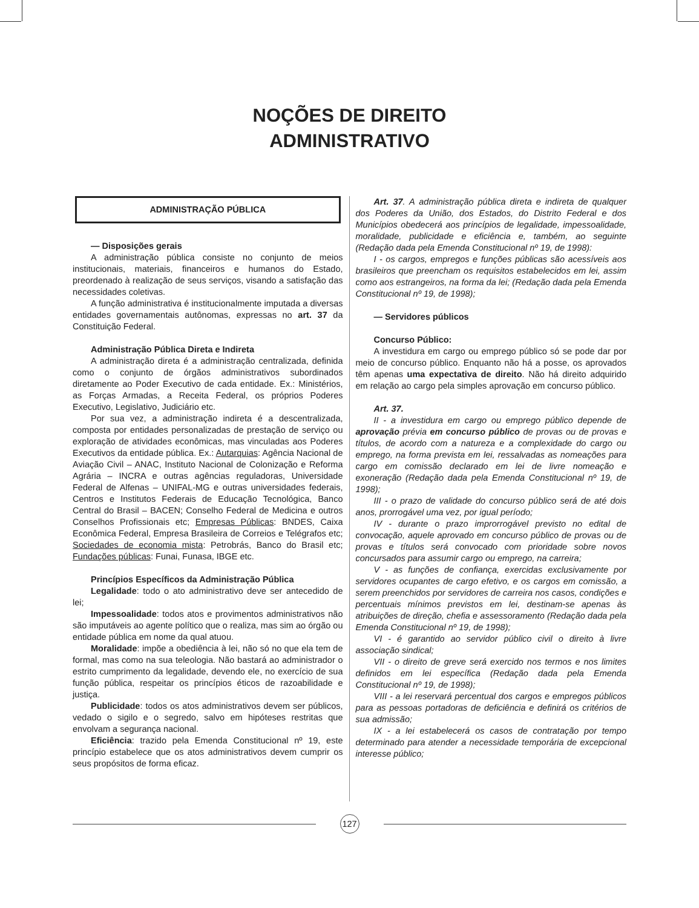NOÇÕES DE DIREITO
ADMINISTRATIVO
ADMINISTRAÇÃO PÚBLICA
— Disposições gerais
A administração pública consiste no conjunto de meios institucionais, materiais, financeiros e humanos do Estado, preordenado à realização de seus serviços, visando a satisfação das necessidades coletivas.
A função administrativa é institucionalmente imputada a diversas entidades governamentais autônomas, expressas no art. 37 da Constituição Federal.
Administração Pública Direta e Indireta
A administração direta é a administração centralizada, definida como o conjunto de órgãos administrativos subordinados diretamente ao Poder Executivo de cada entidade. Ex.: Ministérios, as Forças Armadas, a Receita Federal, os próprios Poderes Executivo, Legislativo, Judiciário etc.
Por sua vez, a administração indireta é a descentralizada, composta por entidades personalizadas de prestação de serviço ou exploração de atividades econômicas, mas vinculadas aos Poderes Executivos da entidade pública. Ex.: Autarquias: Agência Nacional de Aviação Civil – ANAC, Instituto Nacional de Colonização e Reforma Agrária – INCRA e outras agências reguladoras, Universidade Federal de Alfenas – UNIFAL-MG e outras universidades federais, Centros e Institutos Federais de Educação Tecnológica, Banco Central do Brasil – BACEN; Conselho Federal de Medicina e outros Conselhos Profissionais etc; Empresas Públicas: BNDES, Caixa Econômica Federal, Empresa Brasileira de Correios e Telégrafos etc; Sociedades de economia mista: Petrobrás, Banco do Brasil etc; Fundações públicas: Funai, Funasa, IBGE etc.
Princípios Específicos da Administração Pública
Legalidade: todo o ato administrativo deve ser antecedido de lei;
Impessoalidade: todos atos e provimentos administrativos não são imputáveis ao agente político que o realiza, mas sim ao órgão ou entidade pública em nome da qual atuou.
Moralidade: impõe a obediência à lei, não só no que ela tem de formal, mas como na sua teleologia. Não bastará ao administrador o estrito cumprimento da legalidade, devendo ele, no exercício de sua função pública, respeitar os princípios éticos de razoabilidade e justiça.
Publicidade: todos os atos administrativos devem ser públicos, vedado o sigilo e o segredo, salvo em hipóteses restritas que envolvam a segurança nacional.
Eficiência: trazido pela Emenda Constitucional nº 19, este princípio estabelece que os atos administrativos devem cumprir os seus propósitos de forma eficaz.
Art. 37. A administração pública direta e indireta de qualquer dos Poderes da União, dos Estados, do Distrito Federal e dos Municípios obedecerá aos princípios de legalidade, impessoalidade, moralidade, publicidade e eficiência e, também, ao seguinte (Redação dada pela Emenda Constitucional nº 19, de 1998):
I - os cargos, empregos e funções públicas são acessíveis aos brasileiros que preencham os requisitos estabelecidos em lei, assim como aos estrangeiros, na forma da lei; (Redação dada pela Emenda Constitucional nº 19, de 1998);
— Servidores públicos
Concurso Público:
A investidura em cargo ou emprego público só se pode dar por meio de concurso público. Enquanto não há a posse, os aprovados têm apenas uma expectativa de direito. Não há direito adquirido em relação ao cargo pela simples aprovação em concurso público.
Art. 37.
II - a investidura em cargo ou emprego público depende de aprovação prévia em concurso público de provas ou de provas e títulos, de acordo com a natureza e a complexidade do cargo ou emprego, na forma prevista em lei, ressalvadas as nomeações para cargo em comissão declarado em lei de livre nomeação e exoneração (Redação dada pela Emenda Constitucional nº 19, de 1998);
III - o prazo de validade do concurso público será de até dois anos, prorrogável uma vez, por igual período;
IV - durante o prazo improrrogável previsto no edital de convocação, aquele aprovado em concurso público de provas ou de provas e títulos será convocado com prioridade sobre novos concursados para assumir cargo ou emprego, na carreira;
V - as funções de confiança, exercidas exclusivamente por servidores ocupantes de cargo efetivo, e os cargos em comissão, a serem preenchidos por servidores de carreira nos casos, condições e percentuais mínimos previstos em lei, destinam-se apenas às atribuições de direção, chefia e assessoramento (Redação dada pela Emenda Constitucional nº 19, de 1998);
VI - é garantido ao servidor público civil o direito à livre associação sindical;
VII - o direito de greve será exercido nos termos e nos limites definidos em lei específica (Redação dada pela Emenda Constitucional nº 19, de 1998);
VIII - a lei reservará percentual dos cargos e empregos públicos para as pessoas portadoras de deficiência e definirá os critérios de sua admissão;
IX - a lei estabelecerá os casos de contratação por tempo determinado para atender a necessidade temporária de excepcional interesse público;
127